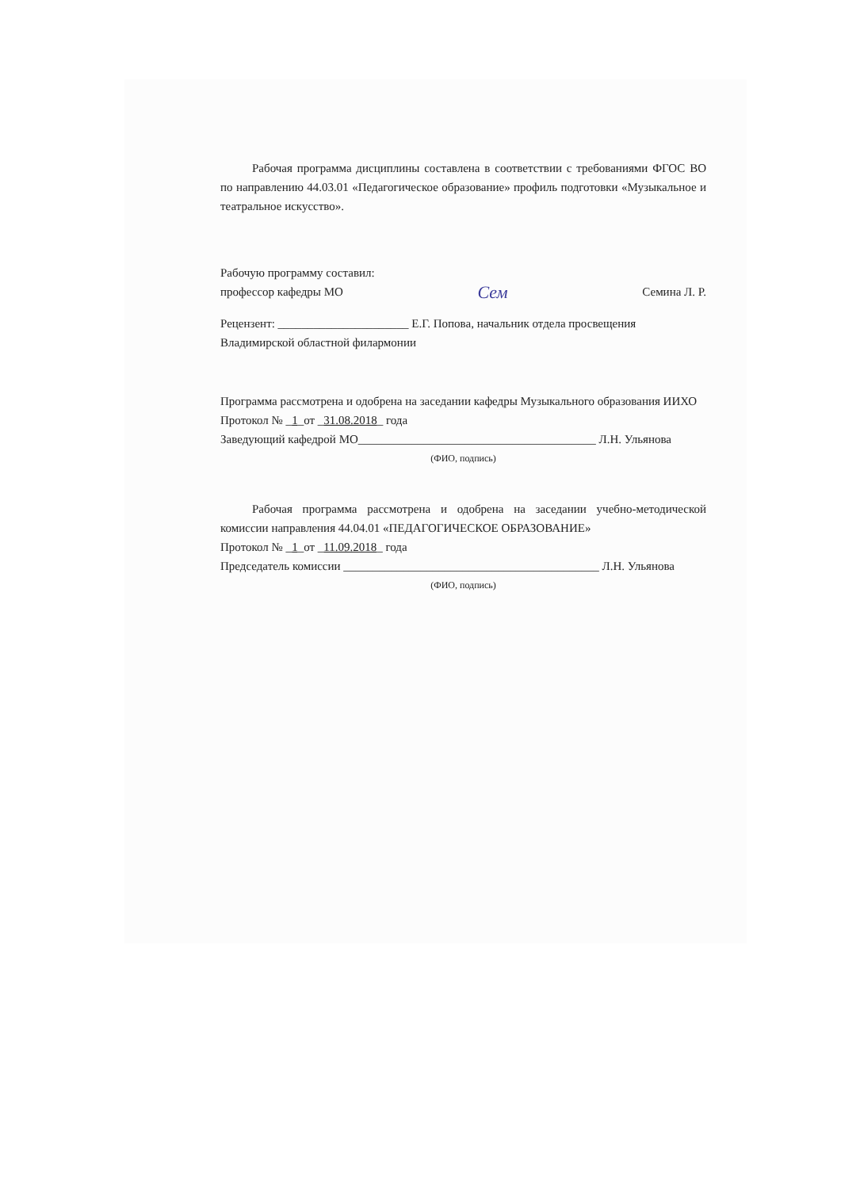Рабочая программа дисциплины составлена в соответствии с требованиями ФГОС ВО по направлению 44.03.01 «Педагогическое образование» профиль подготовки «Музыкальное и театральное искусство».
Рабочую программу составил:
профессор кафедры МО
Сем
Семина Л. Р.
Рецензент: ______________________ Е.Г. Попова, начальник отдела просвещения
Владимирской областной филармонии
Программа рассмотрена и одобрена на заседании кафедры Музыкального образования ИИХО
Протокол № _1_от _31.08.2018_ года
Заведующий кафедрой МО________________________________________ Л.Н. Ульянова
(ФИО, подпись)
Рабочая программа рассмотрена и одобрена на заседании учебно-методической комиссии направления 44.04.01 «ПЕДАГОГИЧЕСКОЕ ОБРАЗОВАНИЕ»
Протокол № _1_от _11.09.2018_ года
Председатель комиссии ___________________________________________ Л.Н. Ульянова
(ФИО, подпись)